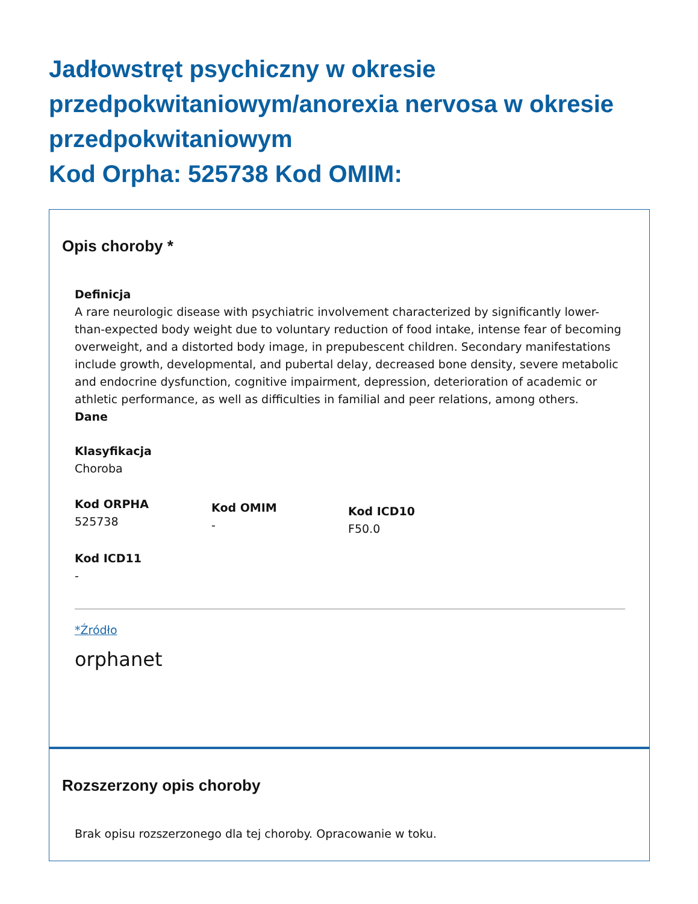Jadłowstręt psychiczny w okresie przedpokwitaniowym/anorexia nervosa w okresie przedpokwitaniowym
Kod Orpha: 525738 Kod OMIM:
Opis choroby *
Definicja
A rare neurologic disease with psychiatric involvement characterized by significantly lower-than-expected body weight due to voluntary reduction of food intake, intense fear of becoming overweight, and a distorted body image, in prepubescent children. Secondary manifestations include growth, developmental, and pubertal delay, decreased bone density, severe metabolic and endocrine dysfunction, cognitive impairment, depression, deterioration of academic or athletic performance, as well as difficulties in familial and peer relations, among others.
Dane
Klasyfikacja
Choroba
Kod ORPHA
525738
Kod OMIM
-
Kod ICD10
F50.0
Kod ICD11
-
*Źródło
orphanet
Rozszerzony opis choroby
Brak opisu rozszerzonego dla tej choroby. Opracowanie w toku.